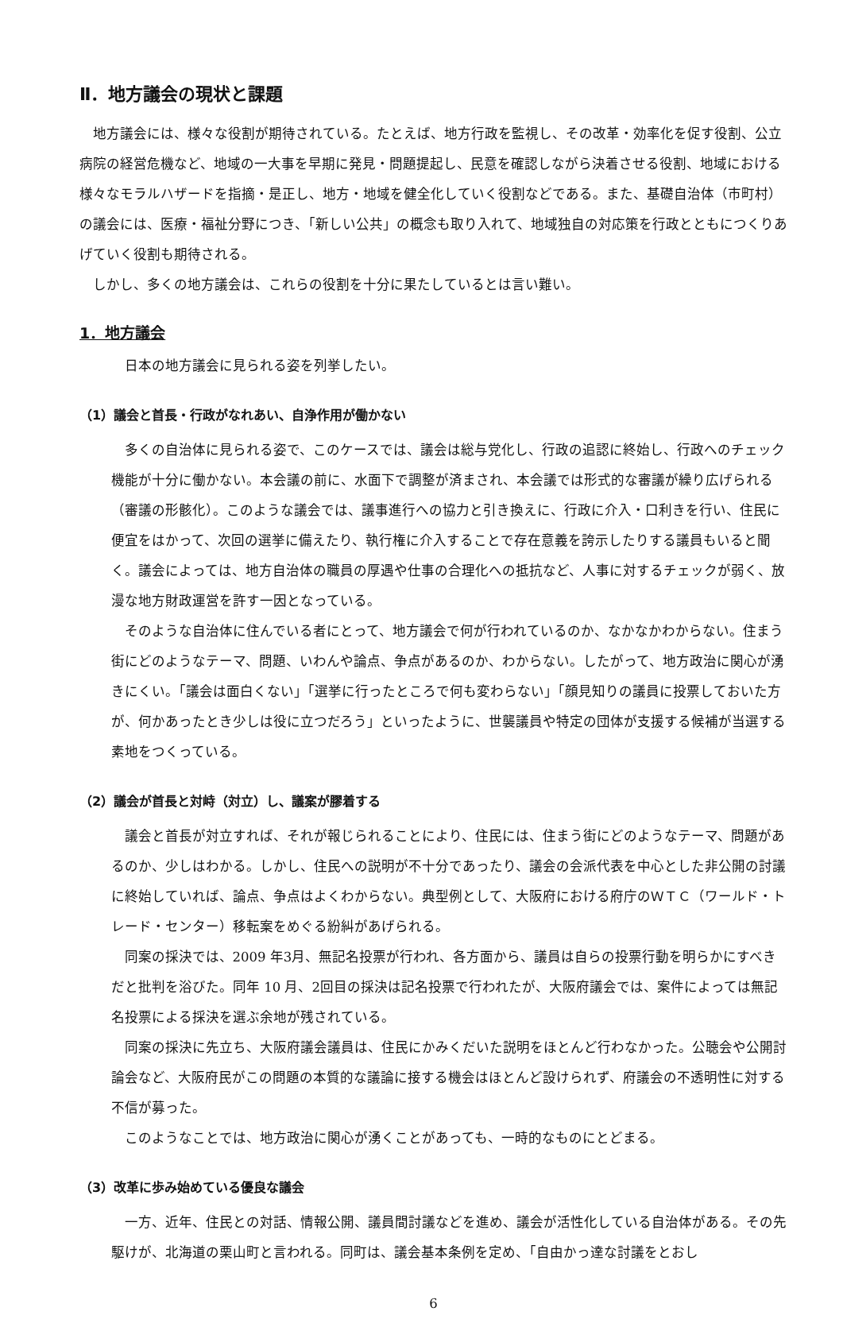Ⅱ．地方議会の現状と課題
地方議会には、様々な役割が期待されている。たとえば、地方行政を監視し、その改革・効率化を促す役割、公立病院の経営危機など、地域の一大事を早期に発見・問題提起し、民意を確認しながら決着させる役割、地域における様々なモラルハザードを指摘・是正し、地方・地域を健全化していく役割などである。また、基礎自治体（市町村）の議会には、医療・福祉分野につき、「新しい公共」の概念も取り入れて、地域独自の対応策を行政とともにつくりあげていく役割も期待される。
しかし、多くの地方議会は、これらの役割を十分に果たしているとは言い難い。
1．地方議会
日本の地方議会に見られる姿を列挙したい。
（1）議会と首長・行政がなれあい、自浄作用が働かない
多くの自治体に見られる姿で、このケースでは、議会は総与党化し、行政の追認に終始し、行政へのチェック機能が十分に働かない。本会議の前に、水面下で調整が済まされ、本会議では形式的な審議が繰り広げられる（審議の形骸化）。このような議会では、議事進行への協力と引き換えに、行政に介入・口利きを行い、住民に便宜をはかって、次回の選挙に備えたり、執行権に介入することで存在意義を誇示したりする議員もいると聞く。議会によっては、地方自治体の職員の厚遇や仕事の合理化への抵抗など、人事に対するチェックが弱く、放漫な地方財政運営を許す一因となっている。
そのような自治体に住んでいる者にとって、地方議会で何が行われているのか、なかなかわからない。住まう街にどのようなテーマ、問題、いわんや論点、争点があるのか、わからない。したがって、地方政治に関心が湧きにくい。「議会は面白くない」「選挙に行ったところで何も変わらない」「顔見知りの議員に投票しておいた方が、何かあったとき少しは役に立つだろう」といったように、世襲議員や特定の団体が支援する候補が当選する素地をつくっている。
（2）議会が首長と対峙（対立）し、議案が膠着する
議会と首長が対立すれば、それが報じられることにより、住民には、住まう街にどのようなテーマ、問題があるのか、少しはわかる。しかし、住民への説明が不十分であったり、議会の会派代表を中心とした非公開の討議に終始していれば、論点、争点はよくわからない。典型例として、大阪府における府庁のＷＴＣ（ワールド・トレード・センター）移転案をめぐる紛糾があげられる。
同案の採決では、2009 年3月、無記名投票が行われ、各方面から、議員は自らの投票行動を明らかにすべきだと批判を浴びた。同年 10 月、2回目の採決は記名投票で行われたが、大阪府議会では、案件によっては無記名投票による採決を選ぶ余地が残されている。
同案の採決に先立ち、大阪府議会議員は、住民にかみくだいた説明をほとんど行わなかった。公聴会や公開討論会など、大阪府民がこの問題の本質的な議論に接する機会はほとんど設けられず、府議会の不透明性に対する不信が募った。
このようなことでは、地方政治に関心が湧くことがあっても、一時的なものにとどまる。
（3）改革に歩み始めている優良な議会
一方、近年、住民との対話、情報公開、議員間討議などを進め、議会が活性化している自治体がある。その先駆けが、北海道の栗山町と言われる。同町は、議会基本条例を定め、「自由かっ達な討議をとおし
6